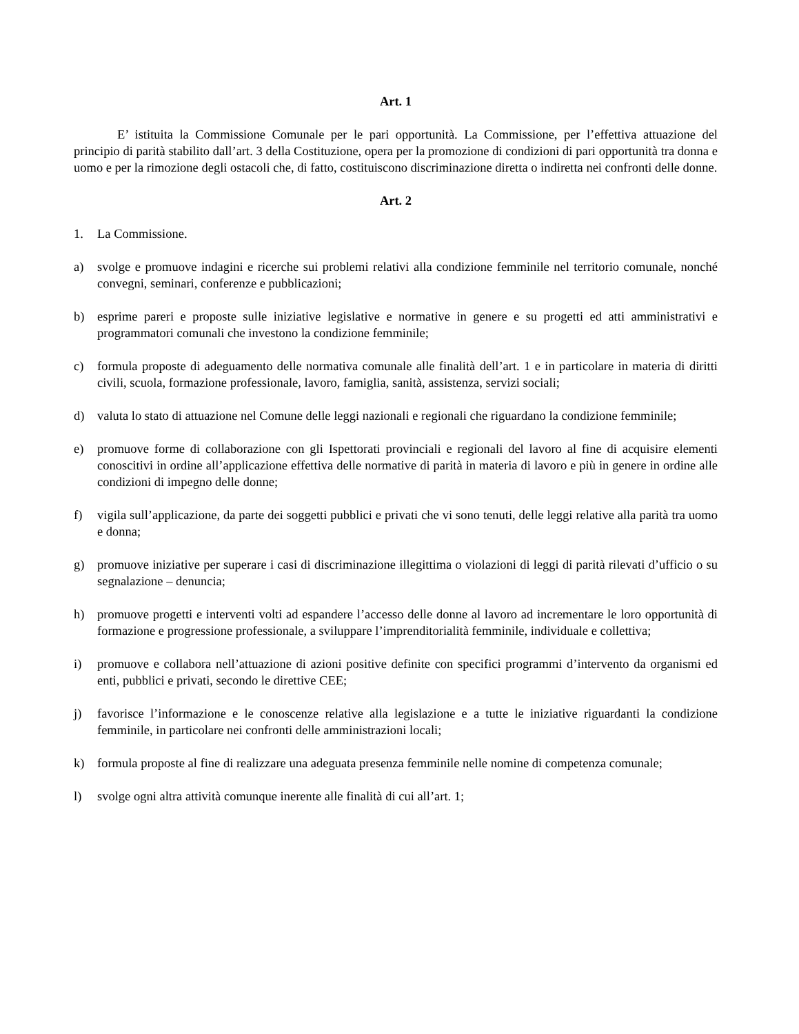Art. 1
E’ istituita la Commissione Comunale per le pari opportunità. La Commissione, per l’effettiva attuazione del principio di parità stabilito dall’art. 3 della Costituzione, opera per la promozione di condizioni di pari opportunità tra donna e uomo e per la rimozione degli ostacoli che, di fatto, costituiscono discriminazione diretta o indiretta nei confronti delle donne.
Art. 2
1. La Commissione.
a) svolge e promuove indagini e ricerche sui problemi relativi alla condizione femminile nel territorio comunale, nonché convegni, seminari, conferenze e pubblicazioni;
b) esprime pareri e proposte sulle iniziative legislative e normative in genere e su progetti ed atti amministrativi e programmatori comunali che investono la condizione femminile;
c) formula proposte di adeguamento delle normativa comunale alle finalità dell’art. 1 e in particolare in materia di diritti civili, scuola, formazione professionale, lavoro, famiglia, sanità, assistenza, servizi sociali;
d) valuta lo stato di attuazione nel Comune delle leggi nazionali e regionali che riguardano la condizione femminile;
e) promuove forme di collaborazione con gli Ispettorati provinciali e regionali del lavoro al fine di acquisire elementi conoscitivi in ordine all’applicazione effettiva delle normative di parità in materia di lavoro e più in genere in ordine alle condizioni di impegno delle donne;
f) vigila sull’applicazione, da parte dei soggetti pubblici e privati che vi sono tenuti, delle leggi relative alla parità tra uomo e donna;
g) promuove iniziative per superare i casi di discriminazione illegittima o violazioni di leggi di parità rilevati d’ufficio o su segnalazione – denuncia;
h) promuove progetti e interventi volti ad espandere l’accesso delle donne al lavoro ad incrementare le loro opportunità di formazione e progressione professionale, a sviluppare l’imprenditorialità femminile, individuale e collettiva;
i) promuove e collabora nell’attuazione di azioni positive definite con specifici programmi d’intervento da organismi ed enti, pubblici e privati, secondo le direttive CEE;
j) favorisce l’informazione e le conoscenze relative alla legislazione e a tutte le iniziative riguardanti la condizione femminile, in particolare nei confronti delle amministrazioni locali;
k) formula proposte al fine di realizzare una adeguata presenza femminile nelle nomine di competenza comunale;
l) svolge ogni altra attività comunque inerente alle finalità di cui all’art. 1;